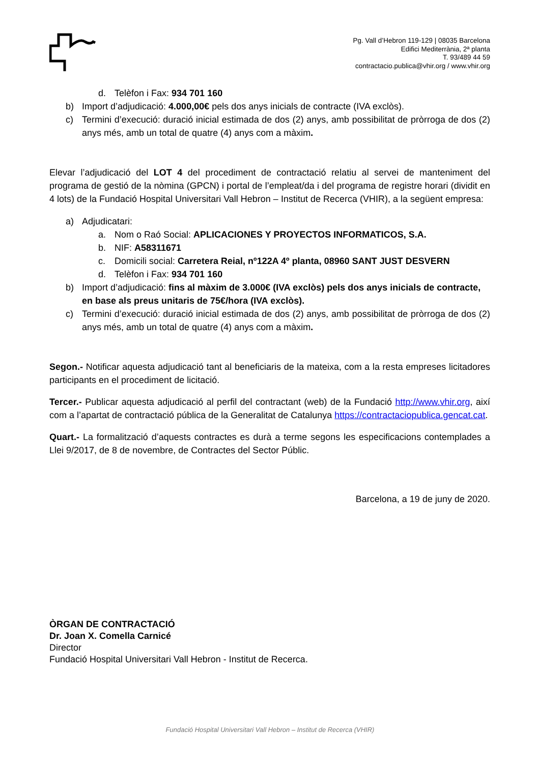Pg. Vall d’Hebron 119-129 | 08035 Barcelona
Edifici Mediterrània, 2ª planta
T. 93/489 44 59
contractacio.publica@vhir.org / www.vhir.org
d. Telèfon i Fax: 934 701 160
b) Import d’adjudicació: 4.000,00€ pels dos anys inicials de contracte (IVA exclòs).
c) Termini d’execució: duració inicial estimada de dos (2) anys, amb possibilitat de pròrroga de dos (2) anys més, amb un total de quatre (4) anys com a màxim.
Elevar l’adjudicació del LOT 4 del procediment de contractació relatiu al servei de manteniment del programa de gestió de la nòmina (GPCN) i portal de l’empleat/da i del programa de registre horari (dividit en 4 lots) de la Fundació Hospital Universitari Vall Hebron – Institut de Recerca (VHIR), a la següent empresa:
a) Adjudicatari:
a. Nom o Raó Social: APLICACIONES Y PROYECTOS INFORMATICOS, S.A.
b. NIF: A58311671
c. Domicili social: Carretera Reial, nº122A 4º planta, 08960 SANT JUST DESVERN
d. Telèfon i Fax: 934 701 160
b) Import d’adjudicació: fins al màxim de 3.000€ (IVA exclòs) pels dos anys inicials de contracte, en base als preus unitaris de 75€/hora (IVA exclòs).
c) Termini d’execució: duració inicial estimada de dos (2) anys, amb possibilitat de pròrroga de dos (2) anys més, amb un total de quatre (4) anys com a màxim.
Segon.- Notificar aquesta adjudicació tant al beneficiaris de la mateixa, com a la resta empreses licitadores participants en el procediment de licitació.
Tercer.- Publicar aquesta adjudicació al perfil del contractant (web) de la Fundació http://www.vhir.org, així com a l’apartat de contractació pública de la Generalitat de Catalunya https://contractaciopublica.gencat.cat.
Quart.- La formalització d’aquests contractes es durà a terme segons les especificacions contemplades a Llei 9/2017, de 8 de novembre, de Contractes del Sector Públic.
Barcelona, a 19 de juny de 2020.
ÒRGAN DE CONTRACTACIÓ
Dr. Joan X. Comella Carnicé
Director
Fundació Hospital Universitari Vall Hebron - Institut de Recerca.
Fundació Hospital Universitari Vall Hebron – Institut de Recerca (VHIR)